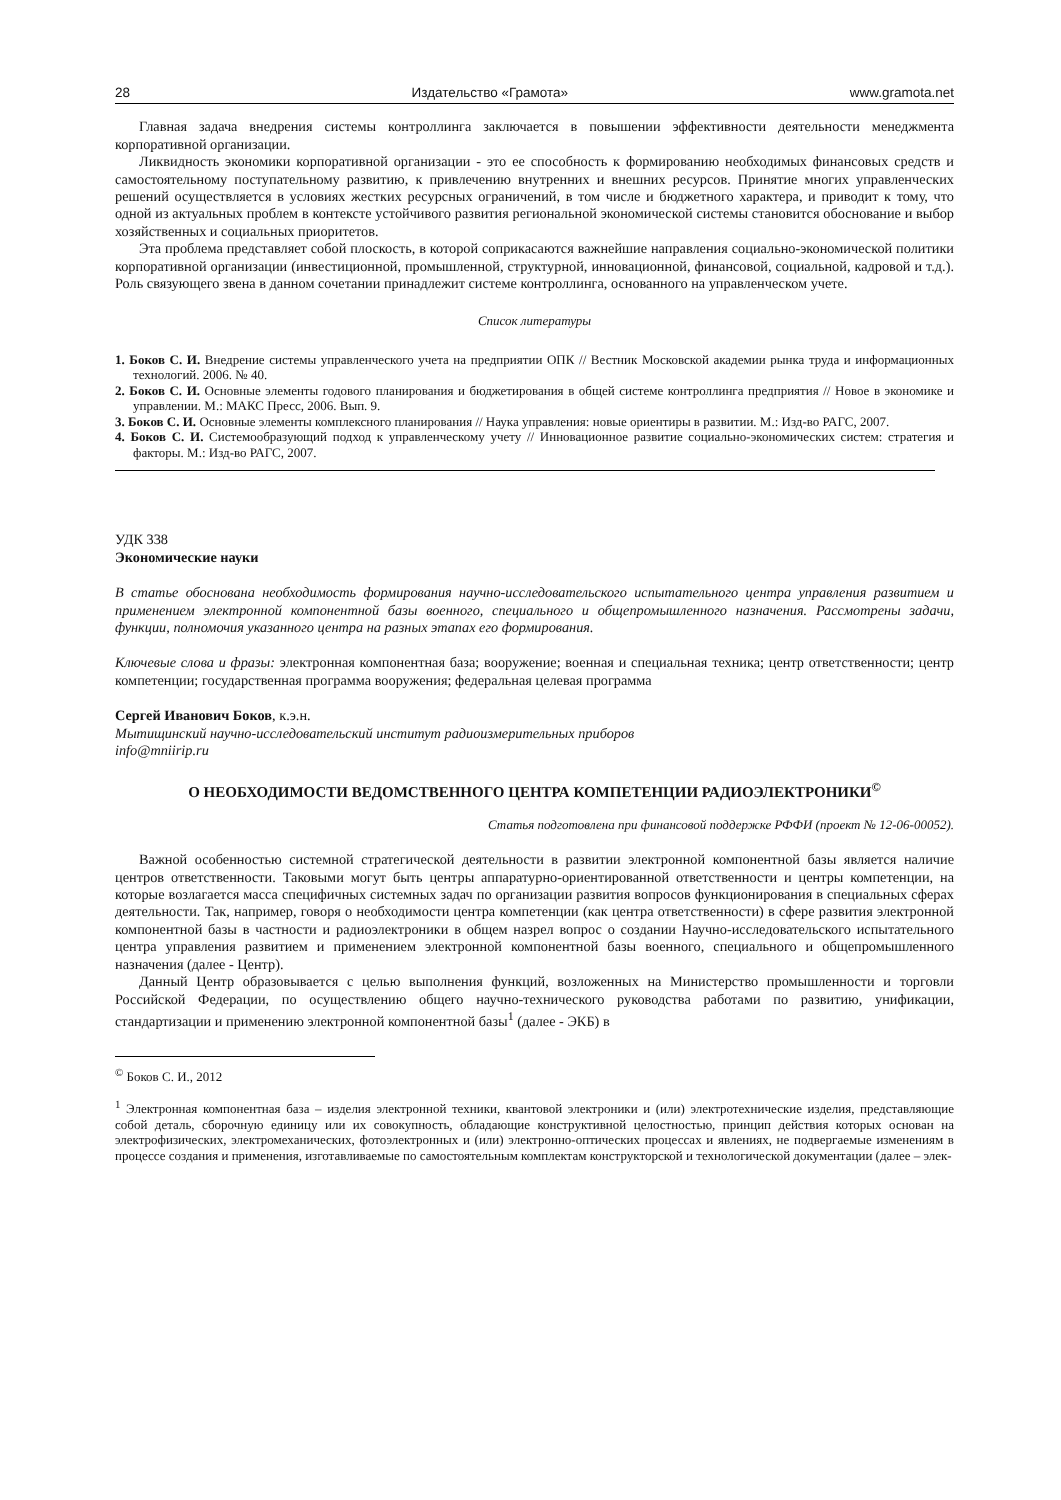28 Издательство «Грамота» www.gramota.net
Главная задача внедрения системы контроллинга заключается в повышении эффективности деятельности менеджмента корпоративной организации.
Ликвидность экономики корпоративной организации - это ее способность к формированию необходимых финансовых средств и самостоятельному поступательному развитию, к привлечению внутренних и внешних ресурсов. Принятие многих управленческих решений осуществляется в условиях жестких ресурсных ограничений, в том числе и бюджетного характера, и приводит к тому, что одной из актуальных проблем в контексте устойчивого развития региональной экономической системы становится обоснование и выбор хозяйственных и социальных приоритетов.
Эта проблема представляет собой плоскость, в которой соприкасаются важнейшие направления социально-экономической политики корпоративной организации (инвестиционной, промышленной, структурной, инновационной, финансовой, социальной, кадровой и т.д.). Роль связующего звена в данном сочетании принадлежит системе контроллинга, основанного на управленческом учете.
Список литературы
1. Боков С. И. Внедрение системы управленческого учета на предприятии ОПК // Вестник Московской академии рынка труда и информационных технологий. 2006. № 40.
2. Боков С. И. Основные элементы годового планирования и бюджетирования в общей системе контроллинга предприятия // Новое в экономике и управлении. М.: МАКС Пресс, 2006. Вып. 9.
3. Боков С. И. Основные элементы комплексного планирования // Наука управления: новые ориентиры в развитии. М.: Изд-во РАГС, 2007.
4. Боков С. И. Системообразующий подход к управленческому учету // Инновационное развитие социально-экономических систем: стратегия и факторы. М.: Изд-во РАГС, 2007.
УДК 338
Экономические науки
В статье обоснована необходимость формирования научно-исследовательского испытательного центра управления развитием и применением электронной компонентной базы военного, специального и общепромышленного назначения. Рассмотрены задачи, функции, полномочия указанного центра на разных этапах его формирования.
Ключевые слова и фразы: электронная компонентная база; вооружение; военная и специальная техника; центр ответственности; центр компетенции; государственная программа вооружения; федеральная целевая программа
Сергей Иванович Боков, к.э.н.
Мытищинский научно-исследовательский институт радиоизмерительных приборов
info@mniirip.ru
О НЕОБХОДИМОСТИ ВЕДОМСТВЕННОГО ЦЕНТРА КОМПЕТЕНЦИИ РАДИОЭЛЕКТРОНИКИ<sup>©</sup>
Статья подготовлена при финансовой поддержке РФФИ (проект № 12-06-00052).
Важной особенностью системной стратегической деятельности в развитии электронной компонентной базы является наличие центров ответственности. Таковыми могут быть центры аппаратурно-ориентированной ответственности и центры компетенции, на которые возлагается масса специфичных системных задач по организации развития вопросов функционирования в специальных сферах деятельности. Так, например, говоря о необходимости центра компетенции (как центра ответственности) в сфере развития электронной компонентной базы в частности и радиоэлектроники в общем назрел вопрос о создании Научно-исследовательского испытательного центра управления развитием и применением электронной компонентной базы военного, специального и общепромышленного назначения (далее - Центр).
Данный Центр образовывается с целью выполнения функций, возложенных на Министерство промышленности и торговли Российской Федерации, по осуществлению общего научно-технического руководства работами по развитию, унификации, стандартизации и применению электронной компонентной базы<sup>1</sup> (далее - ЭКБ) в
<sup>©</sup> Боков С. И., 2012
<sup>1</sup> Электронная компонентная база – изделия электронной техники, квантовой электроники и (или) электротехнические изделия, представляющие собой деталь, сборочную единицу или их совокупность, обладающие конструктивной целостностью, принцип действия которых основан на электрофизических, электромеханических, фотоэлектронных и (или) электронно-оптических процессах и явлениях, не подвергаемые изменениям в процессе создания и применения, изготавливаемые по самостоятельным комплектам конструкторской и технологической документации (далее – элек-